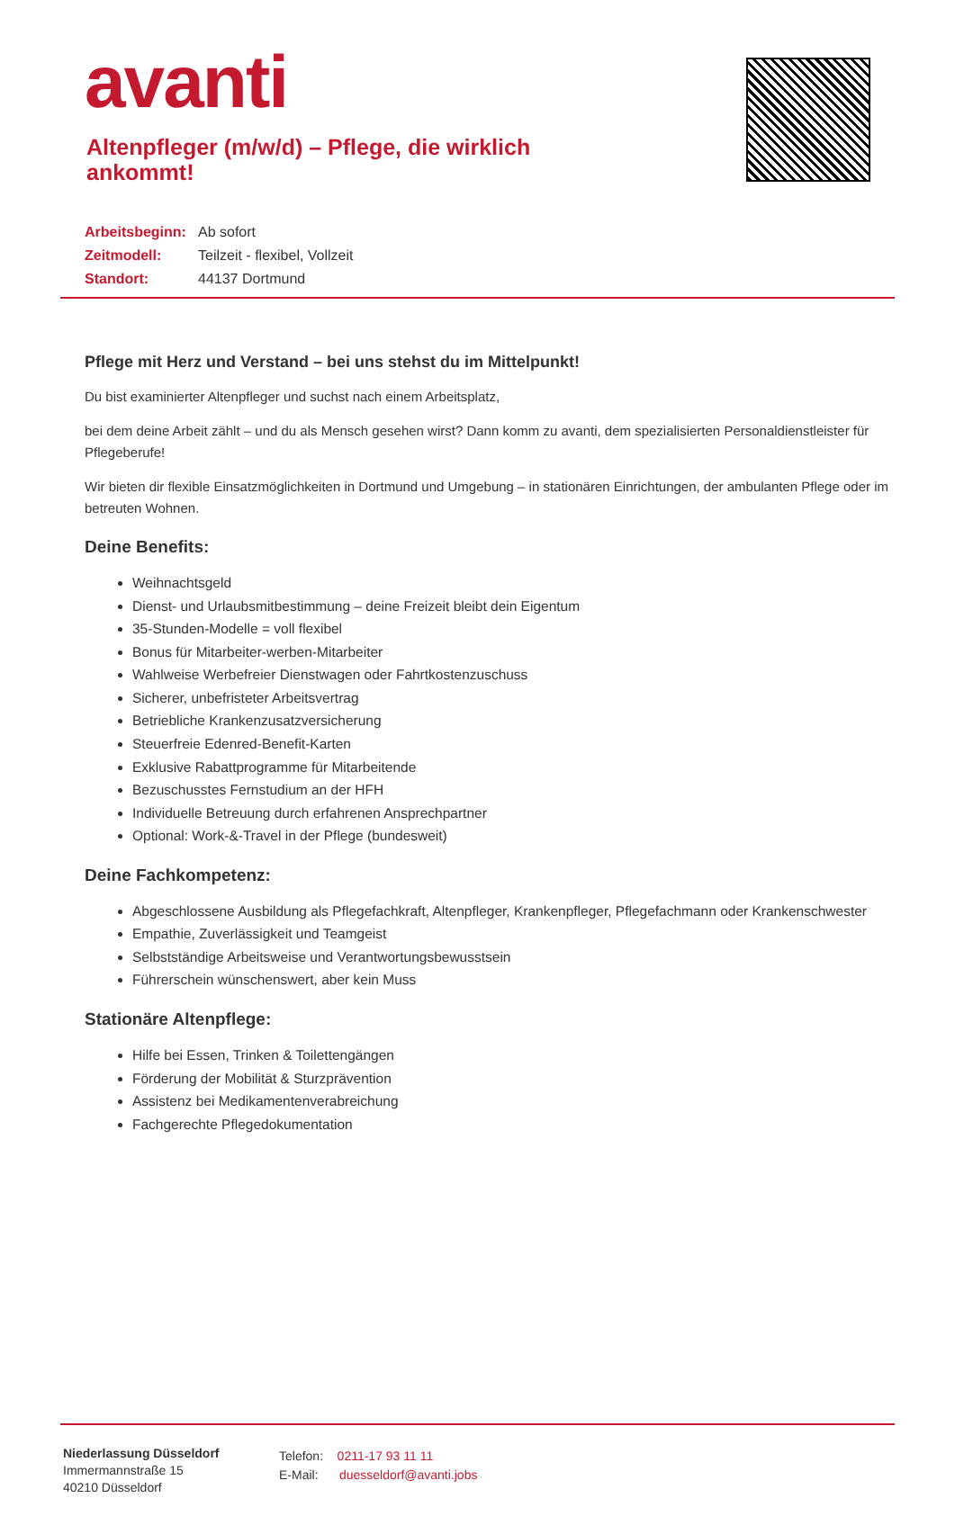avanti
Altenpfleger (m/w/d) – Pflege, die wirklich ankommt!
| Arbeitsbeginn: | Ab sofort |
| Zeitmodell: | Teilzeit - flexibel, Vollzeit |
| Standort: | 44137 Dortmund |
Pflege mit Herz und Verstand – bei uns stehst du im Mittelpunkt!
Du bist examinierter Altenpfleger und suchst nach einem Arbeitsplatz,
bei dem deine Arbeit zählt – und du als Mensch gesehen wirst? Dann komm zu avanti, dem spezialisierten Personaldienstleister für Pflegeberufe!
Wir bieten dir flexible Einsatzmöglichkeiten in Dortmund und Umgebung – in stationären Einrichtungen, der ambulanten Pflege oder im betreuten Wohnen.
Deine Benefits:
Weihnachtsgeld
Dienst- und Urlaubsmitbestimmung – deine Freizeit bleibt dein Eigentum
35-Stunden-Modelle = voll flexibel
Bonus für Mitarbeiter-werben-Mitarbeiter
Wahlweise Werbefreier Dienstwagen oder Fahrtkostenzuschuss
Sicherer, unbefristeter Arbeitsvertrag
Betriebliche Krankenzusatzversicherung
Steuerfreie Edenred-Benefit-Karten
Exklusive Rabattprogramme für Mitarbeitende
Bezuschusstes Fernstudium an der HFH
Individuelle Betreuung durch erfahrenen Ansprechpartner
Optional: Work-&-Travel in der Pflege (bundesweit)
Deine Fachkompetenz:
Abgeschlossene Ausbildung als Pflegefachkraft, Altenpfleger, Krankenpfleger, Pflegefachmann oder Krankenschwester
Empathie, Zuverlässigkeit und Teamgeist
Selbstständige Arbeitsweise und Verantwortungsbewusstsein
Führerschein wünschenswert, aber kein Muss
Stationäre Altenpflege:
Hilfe bei Essen, Trinken & Toilettengängen
Förderung der Mobilität & Sturzprävention
Assistenz bei Medikamentenverabreichung
Fachgerechte Pflegedokumentation
Niederlassung Düsseldorf
Immermannstraße 15
40210 Düsseldorf
Telefon: 0211-17 93 11 11
E-Mail: duesseldorf@avanti.jobs